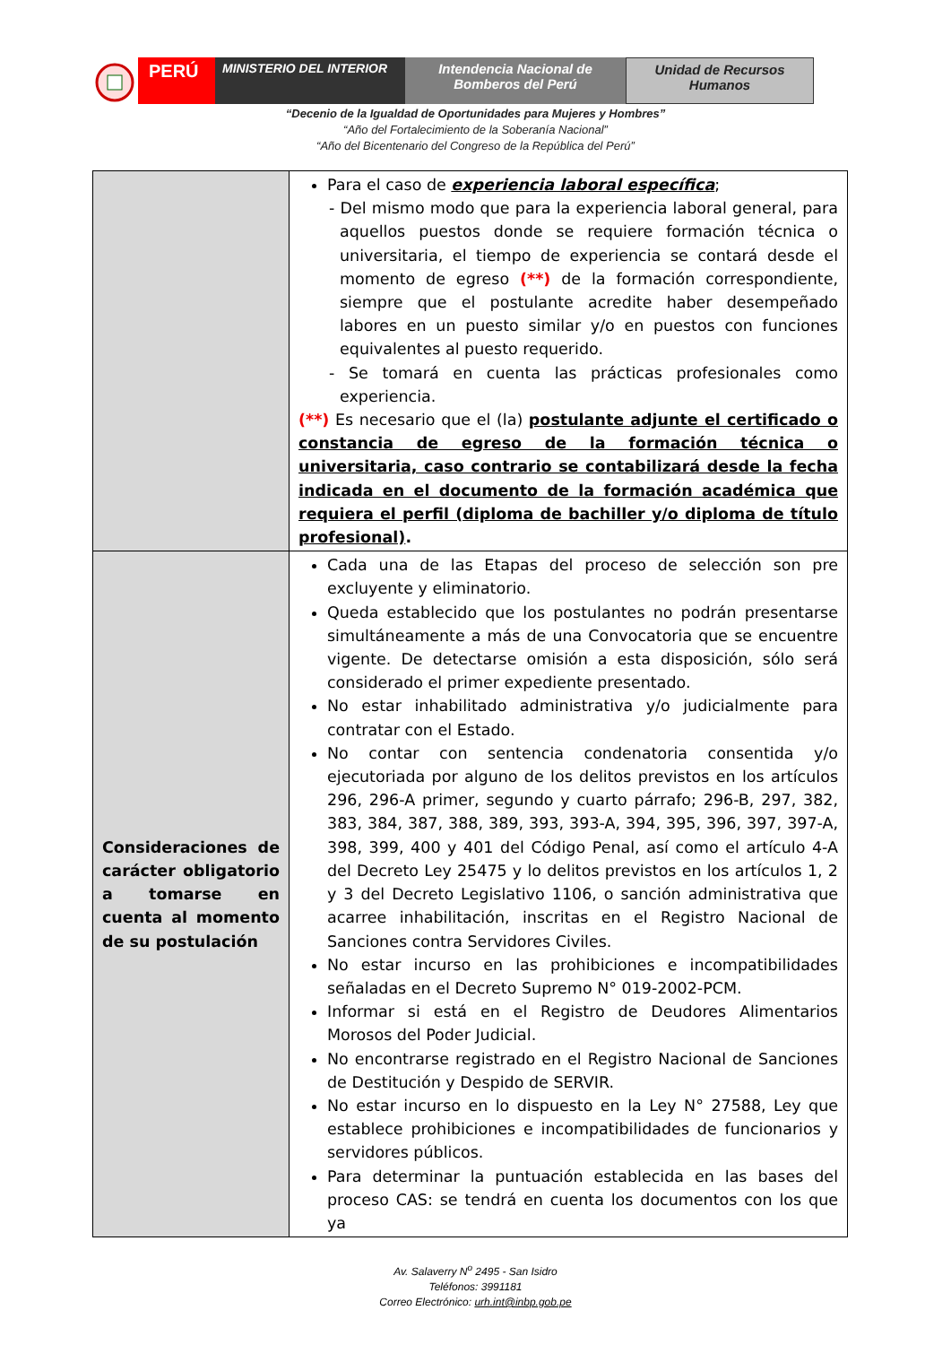PERÚ
MINISTERIO DEL INTERIOR Intendencia Nacional de Bomberos del Perú
Unidad de Recursos Humanos
“Decenio de la Igualdad de Oportunidades para Mujeres y Hombres”
“Año del Fortalecimiento de la Soberanía Nacional”
“Año del Bicentenario del Congreso de la República del Perú”
| | Para el caso de experiencia laboral específica ; - Del mismo modo que para la experiencia laboral general, para aquellos puestos donde se requiere formación técnica o universitaria, el tiempo de experiencia se contará desde el momento de egreso (**) de la formación correspondiente, siempre que el postulante acredite haber desempeñado labores en un puesto similar y/o en puestos con funciones equivalentes al puesto requerido. - Se tomará en cuenta las prácticas profesionales como experiencia. (**) Es necesario que el (la) postulante adjunte el certificado o constancia de egreso de la formación técnica o universitaria, caso contrario se contabilizará desde la fecha indicada en el documento de la formación académica que requiera el perfil (diploma de bachiller y/o diploma de título profesional) . |
| Consideraciones de carácter obligatorio a tomarse en cuenta al momento de su postulación | Cada una de las Etapas del proceso de selección son pre excluyente y eliminatorio. Queda establecido que los postulantes no podrán presentarse simultáneamente a más de una Convocatoria que se encuentre vigente. De detectarse omisión a esta disposición, sólo será considerado el primer expediente presentado. No estar inhabilitado administrativa y/o judicialmente para contratar con el Estado. No contar con sentencia condenatoria consentida y/o ejecutoriada por alguno de los delitos previstos en los artículos 296, 296-A primer, segundo y cuarto párrafo; 296-B, 297, 382, 383, 384, 387, 388, 389, 393, 393-A, 394, 395, 396, 397, 397-A, 398, 399, 400 y 401 del Código Penal, así como el artículo 4-A del Decreto Ley 25475 y lo delitos previstos en los artículos 1, 2 y 3 del Decreto Legislativo 1106, o sanción administrativa que acarree inhabilitación, inscritas en el Registro Nacional de Sanciones contra Servidores Civiles. No estar incurso en las prohibiciones e incompatibilidades señaladas en el Decreto Supremo N° 019-2002-PCM. Informar si está en el Registro de Deudores Alimentarios Morosos del Poder Judicial. No encontrarse registrado en el Registro Nacional de Sanciones de Destitución y Despido de SERVIR. No estar incurso en lo dispuesto en la Ley N° 27588, Ley que establece prohibiciones e incompatibilidades de funcionarios y servidores públicos. Para determinar la puntuación establecida en las bases del proceso CAS: se tendrá en cuenta los documentos con los que ya |
Av. Salaverry N<sup>o</sup> 2495 - San Isidro
Teléfonos: 3991181
Correo Electrónico: urh.int@inbp.gob.pe